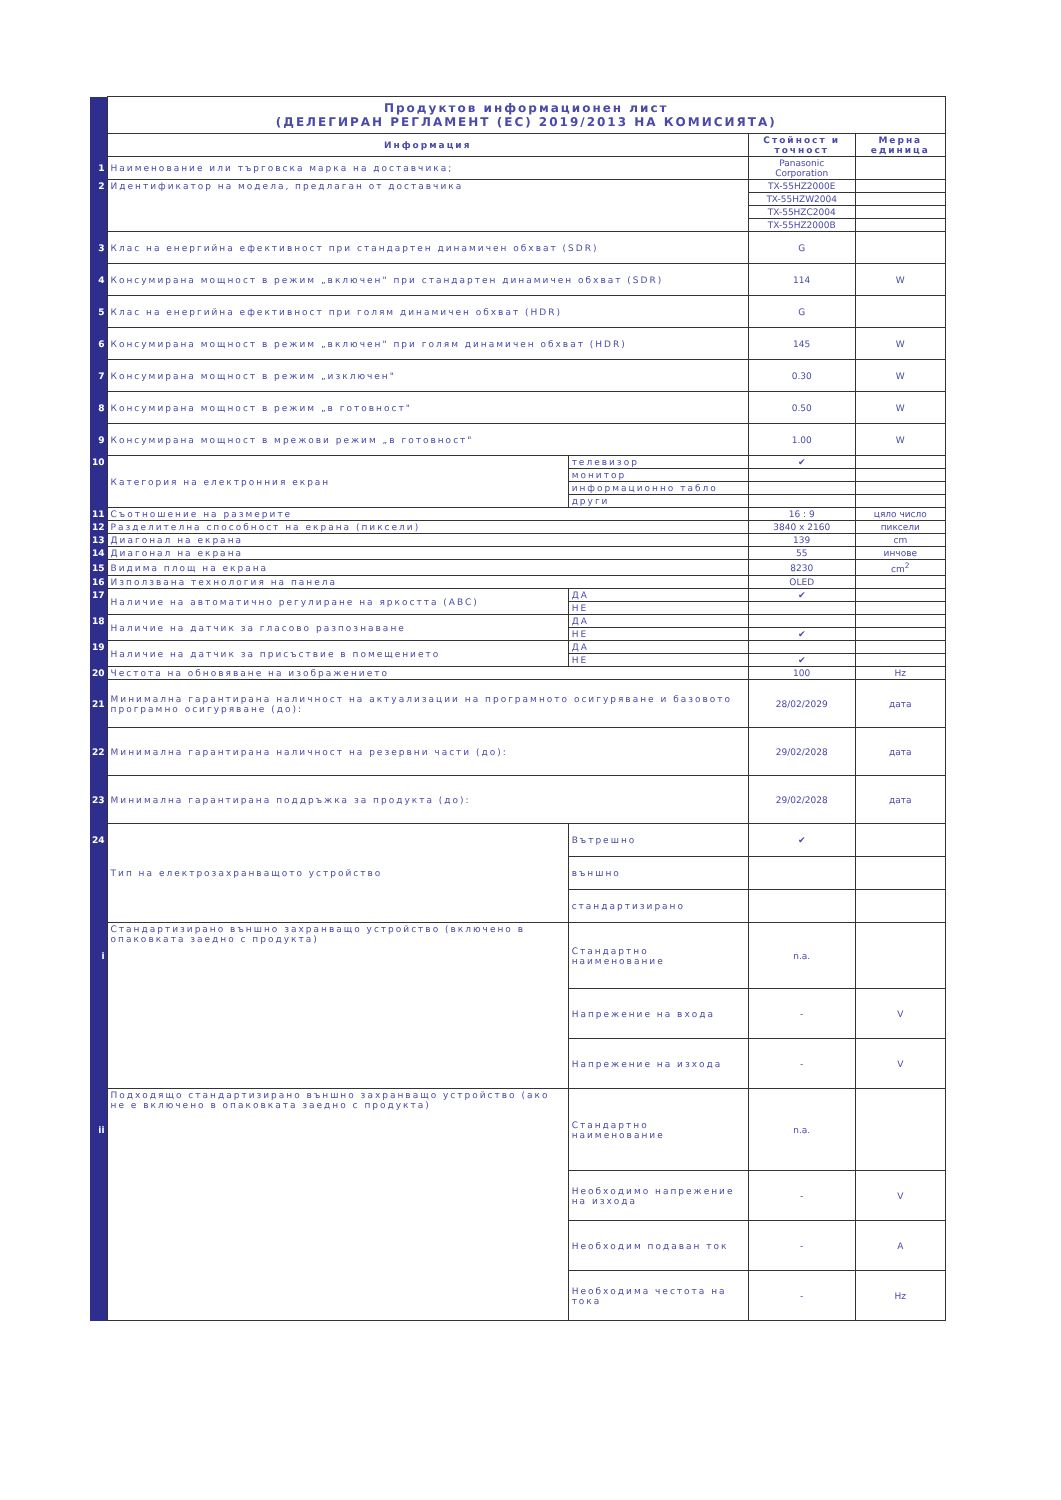| | Продуктов информационен лист (ДЕЛЕГИРАН РЕГЛАМЕНТ (ЕС) 2019/2013 НА КОМИСИЯТА) | | | |
| | Информация | | Стойност и точност | Мерна единица |
| 1 | Наименование или търговска марка на доставчика; | | Panasonic Corporation | |
| 2 | Идентификатор на модела, предлаган от доставчика | | TX-55HZ2000E | |
| | | | TX-55HZW2004 | |
| | | | TX-55HZC2004 | |
| | | | TX-55HZ2000B | |
| 3 | Клас на енергийна ефективност при стандартен динамичен обхват (SDR) | | G | |
| 4 | Консумирана мощност в режим „включен" при стандартен динамичен обхват (SDR) | | 114 | W |
| 5 | Клас на енергийна ефективност при голям динамичен обхват (HDR) | | G | |
| 6 | Консумирана мощност в режим „включен" при голям динамичен обхват (HDR) | | 145 | W |
| 7 | Консумирана мощност в режим „изключен" | | 0.30 | W |
| 8 | Консумирана мощност в режим „в готовност" | | 0.50 | W |
| 9 | Консумирана мощност в мрежови режим „в готовност" | | 1.00 | W |
| 10 | Категория на електронния екран | телевизор | ✔ | |
| | | монитор | | |
| | | информационно табло | | |
| | | други | | |
| 11 | Съотношение на размерите | | 16 : 9 | цяло число |
| 12 | Разделителна способност на екрана (пиксели) | | 3840 x 2160 | пиксели |
| 13 | Диагонал на екрана | | 139 | cm |
| 14 | Диагонал на екрана | | 55 | инчове |
| 15 | Видима площ на екрана | | 8230 | cm<sup>2</sup> |
| 16 | Използвана технология на панела | | OLED | |
| 17 | Наличие на автоматично регулиране на яркостта (ABC) | ДА | ✔ | |
| | | НЕ | | |
| 18 | Наличие на датчик за гласово разпознаване | ДА | | |
| | | НЕ | ✔ | |
| 19 | Наличие на датчик за присъствие в помещението | ДА | | |
| | | НЕ | ✔ | |
| 20 | Честота на обновяване на изображението | | 100 | Hz |
| 21 | Минимална гарантирана наличност на актуализации на програмното осигуряване и базовото програмно осигуряване (до): | | 28/02/2029 | дата |
| 22 | Минимална гарантирана наличност на резервни части (до): | | 29/02/2028 | дата |
| 23 | Минимална гарантирана поддръжка за продукта (до): | | 29/02/2028 | дата |
| 24 | Тип на електрозахранващото устройство | Вътрешно | ✔ | |
| | | външно | | |
| | | стандартизирано | | |
| i | Стандартизирано външно захранващо устройство (включено в опаковката заедно с продукта) | Стандартно наименование | n.a. | |
| | | Напрежение на входа | - | V |
| | | Напрежение на изхода | - | V |
| ii | Подходящо стандартизирано външно захранващо устройство (ако не е включено в опаковката заедно с продукта) | Стандартно наименование | n.a. | |
| | | Необходимо напрежение на изхода | - | V |
| | | Необходим подаван ток | - | A |
| | | Необходима честота на тока | - | Hz |